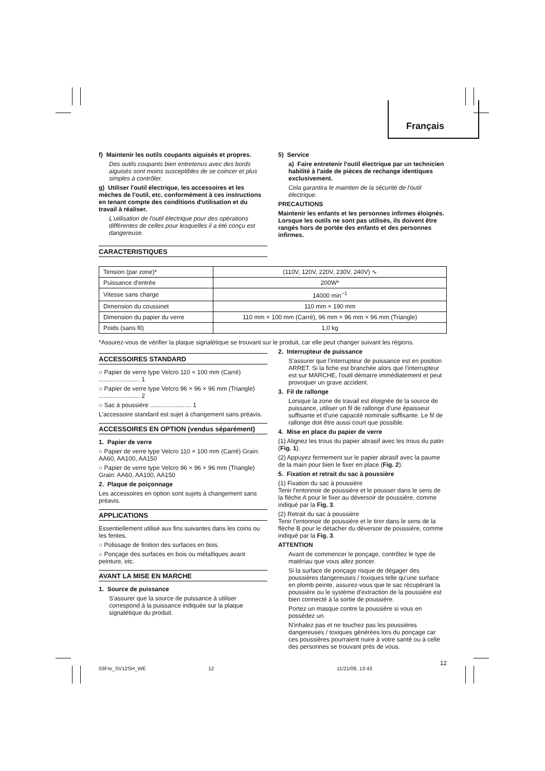Français
f) Maintenir les outils coupants aiguisés et propres.
Des outils coupants bien entretenus avec des bords aiguisés sont moins susceptibles de se coincer et plus simples à contrôler.
g) Utiliser l'outil électrique, les accessoires et les mèches de l'outil, etc. conformément à ces instructions en tenant compte des conditions d'utilisation et du travail à réaliser.
L'utilisation de l'outil électrique pour des opérations différentes de celles pour lesquelles il a été conçu est dangereuse.
CARACTERISTIQUES
5) Service
a) Faire entretenir l'outil électrique par un technicien habilité à l'aide de pièces de rechange identiques exclusivement.
Cela garantira le maintien de la sécurité de l'outil électrique.
PRECAUTIONS
Maintenir les enfants et les personnes infirmes éloignés.
Lorsque les outils ne sont pas utilisés, ils doivent être rangés hors de portée des enfants et des personnes infirmes.
| Tension (par zone)* | (110V, 120V, 220V, 230V, 240V) ∿ |
| Puissance d'entrée | 200W* |
| Vitesse sans charge | 14000 min<sup>−1</sup> |
| Dimension du coussinet | 110 mm × 190 mm |
| Dimension du papier du verre | 110 mm × 100 mm (Carré), 96 mm × 96 mm × 96 mm (Triangle) |
| Poids (sans fil) | 1,0 kg |
*Assurez-vous de vérifier la plaque signalétique se trouvant sur le produit, car elle peut changer suivant les régions.
ACCESSOIRES STANDARD
○ Papier de verre type Velcro 110 × 100 mm (Carré) ........................ 1
○ Papier de verre type Velcro 96 × 96 × 96 mm (Triangle) ........................ 2
○ Sac à poussière ........................ 1
L'accessoire standard est sujet à changement sans préavis.
ACCESSOIRES EN OPTION (vendus séparément)
1. Papier de verre
○ Papier de verre type Velcro 110 × 100 mm (Carré) Grain: AA60, AA100, AA150
○ Papier de verre type Velcro 96 × 96 × 96 mm (Triangle) Grain: AA60, AA100, AA150
2. Plaque de poiçonnage
Les accessoires en option sont sujets à changement sans préavis.
APPLICATIONS
Essentiellement utilisé aux fins suivantes dans les coins ou les fentes.
○ Polissage de finition des surfaces en bois.
○ Ponçage des surfaces en bois ou métalliques avant peinture, etc.
AVANT LA MISE EN MARCHE
1. Source de puissance
S'assurer que la source de puissance à utiliser correspond à la puissance indiquée sur la plaque signalétique du produit.
2. Interrupteur de puissance
S'assurer que l'interrupteur de puissance est en position ARRET. Si la fiche est branchée alors que l'interrupteur est sur MARCHE, l'outil démarre immédiatement et peut provoquer un grave accident.
3. Fil de rallonge
Lorsque la zone de travail est éloignée de la source de puissance, utiliser un fil de rallonge d'une épaisseur suffisante et d'une capacité nominale suffisante. Le fil de rallonge doit être aussi court que possible.
4. Mise en place du papier de verre
(1) Alignez les trous du papier abrasif avec les trous du patin (Fig. 1).
(2) Appuyez fermement sur le papier abrasif avec la paume de la main pour bien le fixer en place (Fig. 2).
5. Fixation et retrait du sac à poussière
(1) Fixation du sac à poussière
Tenir l'entonnoir de poussière et le pousser dans le sens de la flèche A pour le fixer au déversoir de poussière, comme indiqué par la Fig. 3.
(2) Retrait du sac à poussière
Tenir l'entonnoir de poussière et le tirer dans le sens de la flèche B pour le détacher du déversoir de poussière, comme indiqué par la Fig. 3.
ATTENTION
Avant de commencer le ponçage, contrôlez le type de matériau que vous allez poncer.
Si la surface de ponçage risque de dégager des poussières dangereuses / toxiques telle qu'une surface en plomb peinte, assurez-vous que le sac récupérant la poussière ou le système d'extraction de la poussière est bien connecté à la sortie de poussière.
Portez un masque contre la poussière si vous en possédez un.
N'inhalez pas et ne touchez pas les poussières dangereuses / toxiques générées lors du ponçage car ces poussières pourraient nuire à votre santé ou à celle des personnes se trouvant près de vous.
12
03Fre_SV12SH_WE 12 11/21/08, 13:43